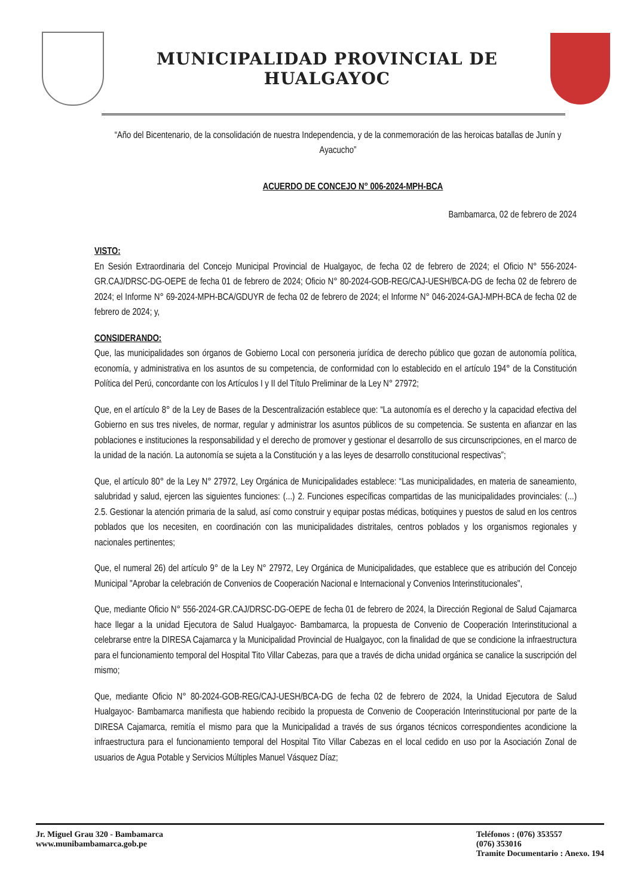MUNICIPALIDAD PROVINCIAL DE HUALGAYOC
“Año del Bicentenario, de la consolidación de nuestra Independencia, y de la conmemoración de las heroicas batallas de Junín y Ayacucho”
ACUERDO DE CONCEJO N° 006-2024-MPH-BCA
Bambamarca, 02 de febrero de 2024
VISTO:
En Sesión Extraordinaria del Concejo Municipal Provincial de Hualgayoc, de fecha 02 de febrero de 2024; el Oficio N° 556-2024-GR.CAJ/DRSC-DG-OEPE de fecha 01 de febrero de 2024; Oficio N° 80-2024-GOB-REG/CAJ-UESH/BCA-DG de fecha 02 de febrero de 2024; el Informe N° 69-2024-MPH-BCA/GDUYR de fecha 02 de febrero de 2024; el Informe N° 046-2024-GAJ-MPH-BCA de fecha 02 de febrero de 2024; y,
CONSIDERANDO:
Que, las municipalidades son órganos de Gobierno Local con personeria jurídica de derecho público que gozan de autonomía política, economía, y administrativa en los asuntos de su competencia, de conformidad con lo establecido en el artículo 194° de la Constitución Política del Perú, concordante con los Artículos I y II del Título Preliminar de la Ley N° 27972;
Que, en el artículo 8° de la Ley de Bases de la Descentralización establece que: “La autonomía es el derecho y la capacidad efectiva del Gobierno en sus tres niveles, de normar, regular y administrar los asuntos públicos de su competencia. Se sustenta en afianzar en las poblaciones e instituciones la responsabilidad y el derecho de promover y gestionar el desarrollo de sus circunscripciones, en el marco de la unidad de la nación. La autonomía se sujeta a la Constitución y a las leyes de desarrollo constitucional respectivas”;
Que, el artículo 80° de la Ley N° 27972, Ley Orgánica de Municipalidades establece: “Las municipalidades, en materia de saneamiento, salubridad y salud, ejercen las siguientes funciones: (...) 2. Funciones específicas compartidas de las municipalidades provinciales: (...) 2.5. Gestionar la atención primaria de la salud, así como construir y equipar postas médicas, botiquines y puestos de salud en los centros poblados que los necesiten, en coordinación con las municipalidades distritales, centros poblados y los organismos regionales y nacionales pertinentes;
Que, el numeral 26) del artículo 9° de la Ley N° 27972, Ley Orgánica de Municipalidades, que establece que es atribución del Concejo Municipal "Aprobar la celebración de Convenios de Cooperación Nacional e Internacional y Convenios Interinstitucionales",
Que, mediante Oficio N° 556-2024-GR.CAJ/DRSC-DG-OEPE de fecha 01 de febrero de 2024, la Dirección Regional de Salud Cajamarca hace llegar a la unidad Ejecutora de Salud Hualgayoc- Bambamarca, la propuesta de Convenio de Cooperación Interinstitucional a celebrarse entre la DIRESA Cajamarca y la Municipalidad Provincial de Hualgayoc, con la finalidad de que se condicione la infraestructura para el funcionamiento temporal del Hospital Tito Villar Cabezas, para que a través de dicha unidad orgánica se canalice la suscripción del mismo;
Que, mediante Oficio N° 80-2024-GOB-REG/CAJ-UESH/BCA-DG de fecha 02 de febrero de 2024, la Unidad Ejecutora de Salud Hualgayoc- Bambamarca manifiesta que habiendo recibido la propuesta de Convenio de Cooperación Interinstitucional por parte de la DIRESA Cajamarca, remitía el mismo para que la Municipalidad a través de sus órganos técnicos correspondientes acondicione la infraestructura para el funcionamiento temporal del Hospital Tito Villar Cabezas en el local cedido en uso por la Asociación Zonal de usuarios de Agua Potable y Servicios Múltiples Manuel Vásquez Díaz;
Jr. Miguel Grau 320 - Bambamarca
www.munibambamarca.gob.pe
Teléfonos : (076) 353557
(076) 353016
Tramite Documentario : Anexo. 194